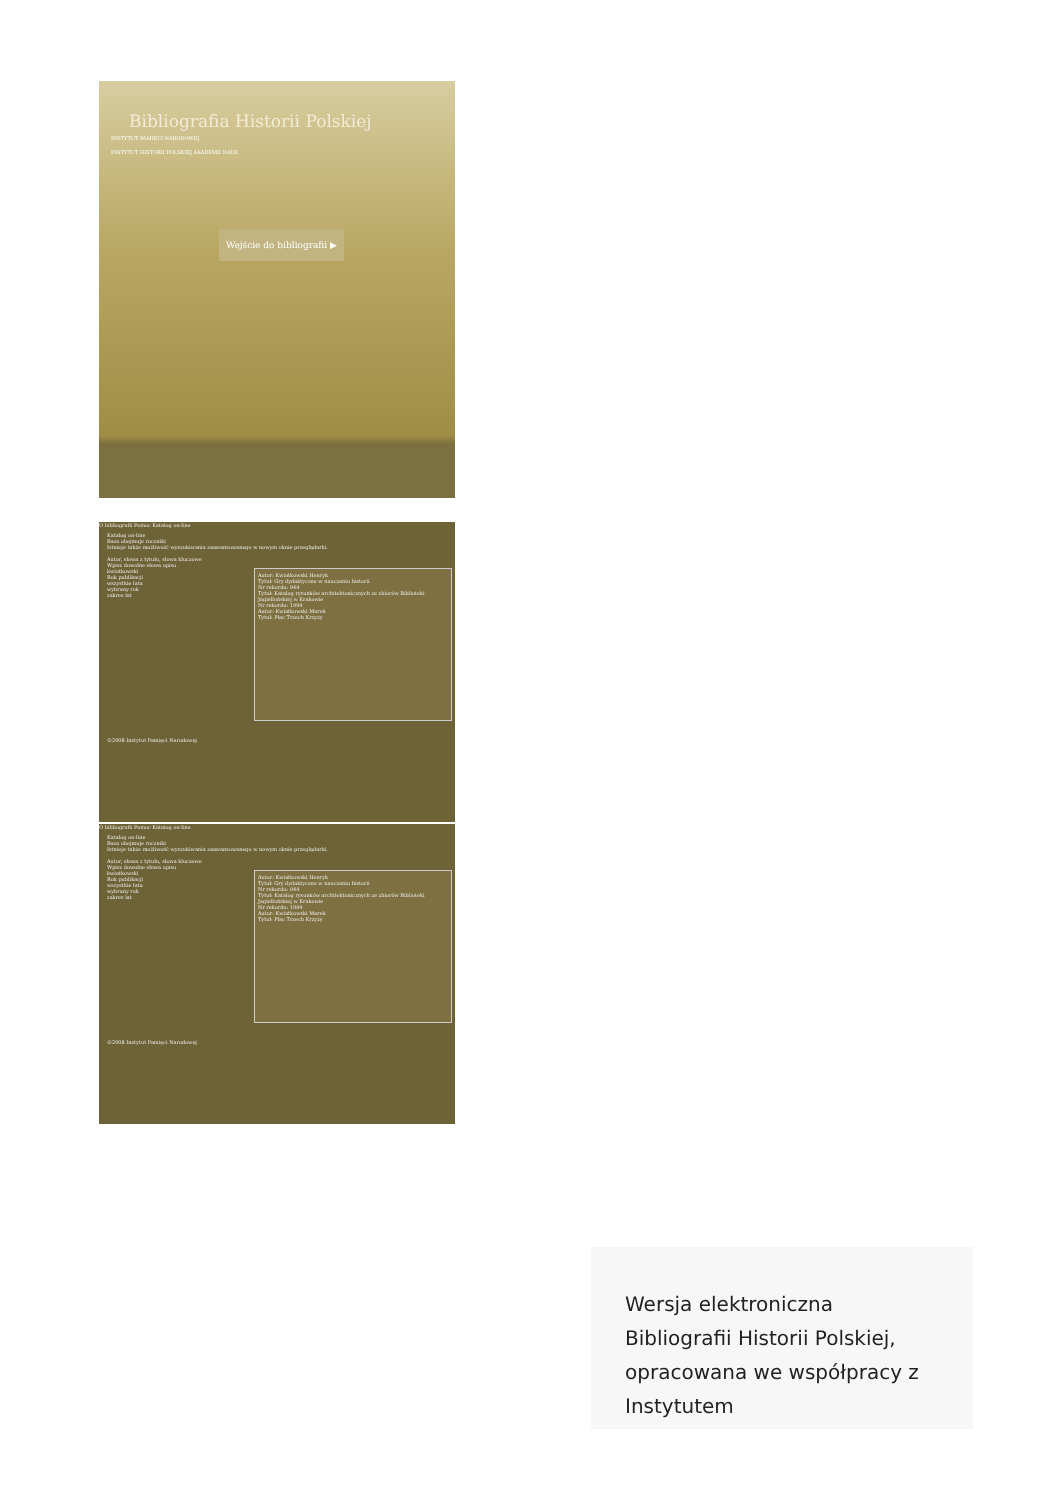Bibliografia Historii Polskiej
INSTYTUT PAMIĘCI NARODOWEJ
INSTYTUT HISTORII POLSKIEJ AKADEMII NAUK
Wejście do bibliografii ▶
O bibliografii Pomoc Katalog on-line
Katalog on-line
Baza obejmuje roczniki
Istnieje także możliwość wyszukiwania zaawansowanego w nowym oknie przeglądarki.
Autor, słowa z tytułu, słowa kluczowe
Wpisz dowolne słowa opisu
kwiatkowski
Rok publikacji
wszystkie lata
wybrany rok
zakres lat
Autor: Kwiatkowski Henryk
Tytuł: Gry dydaktyczne w nauczaniu historii
Nr rekordu: 944
Tytuł: Katalog rysunków architektonicznych ze zbiorów Biblioteki Jagiellońskiej w Krakowie
Nr rekordu: 1994
Autor: Kwiatkowski Marek
Tytuł: Plac Trzech Krzyży
©2008 Instytut Pamięci Narodowej
O bibliografii Pomoc Katalog on-line
Katalog on-line
Baza obejmuje roczniki
Istnieje także możliwość wyszukiwania zaawansowanego w nowym oknie przeglądarki.
Autor, słowa z tytułu, słowa kluczowe
Wpisz dowolne słowa opisu
kwiatkowski
Rok publikacji
wszystkie lata
wybrany rok
zakres lat
Autor: Kwiatkowski Henryk
Tytuł: Gry dydaktyczne w nauczaniu historii
Nr rekordu: 944
Tytuł: Katalog rysunków architektonicznych ze zbiorów Biblioteki Jagiellońskiej w Krakowie
Nr rekordu: 1994
Autor: Kwiatkowski Marek
Tytuł: Plac Trzech Krzyży
©2008 Instytut Pamięci Narodowej
Wersja elektroniczna Bibliografii Historii Polskiej, opracowana we współpracy z Instytutem